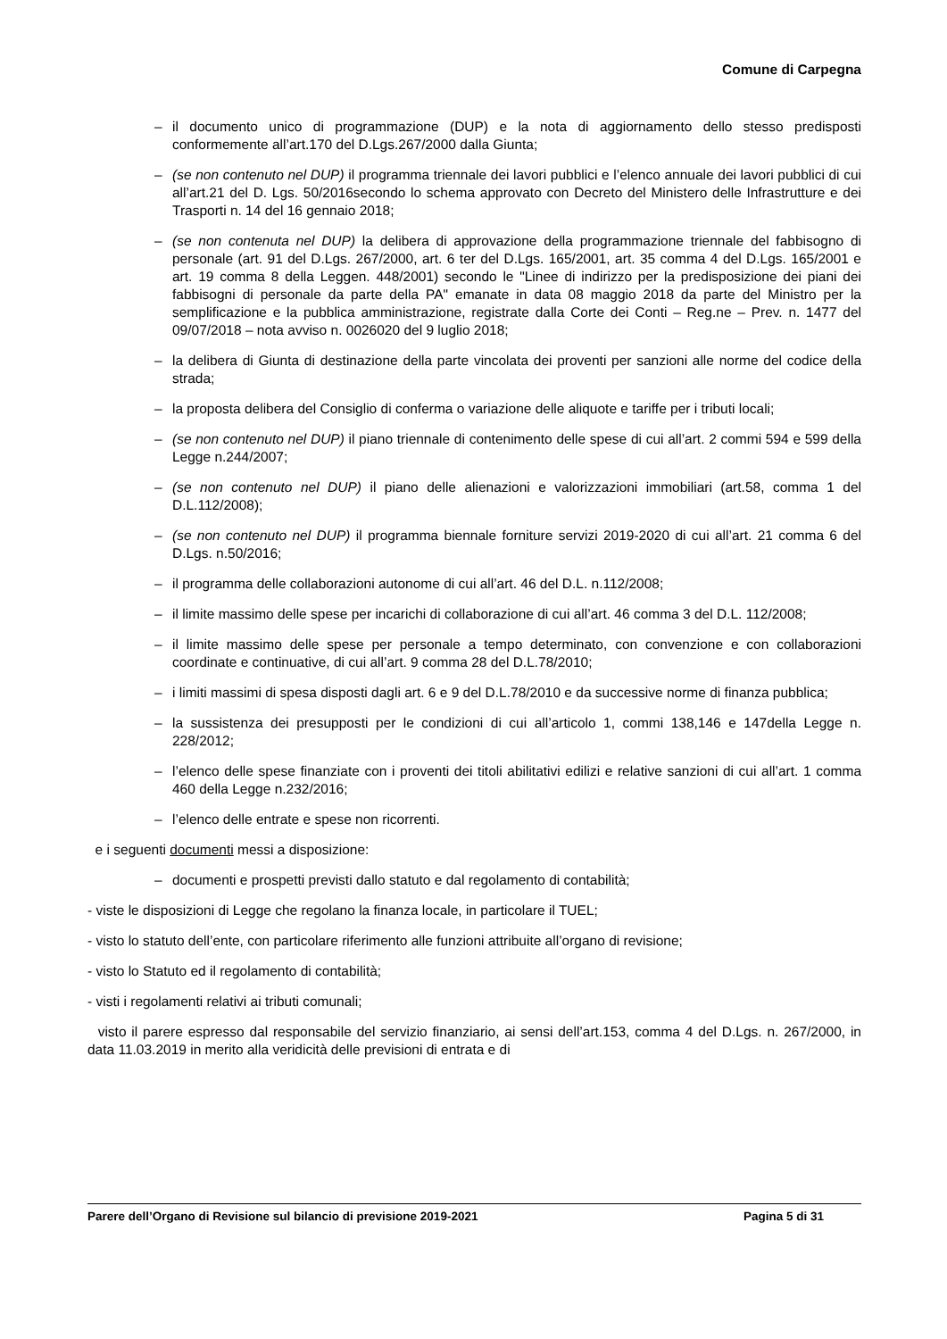Comune di Carpegna
– il documento unico di programmazione (DUP) e la nota di aggiornamento dello stesso predisposti conformemente all’art.170 del D.Lgs.267/2000 dalla Giunta;
– (se non contenuto nel DUP) il programma triennale dei lavori pubblici e l’elenco annuale dei lavori pubblici di cui all’art.21 del D. Lgs. 50/2016secondo lo schema approvato con Decreto del Ministero delle Infrastrutture e dei Trasporti n. 14 del 16 gennaio 2018;
– (se non contenuta nel DUP) la delibera di approvazione della programmazione triennale del fabbisogno di personale (art. 91 del D.Lgs. 267/2000, art. 6 ter del D.Lgs. 165/2001, art. 35 comma 4 del D.Lgs. 165/2001 e art. 19 comma 8 della Leggen. 448/2001) secondo le "Linee di indirizzo per la predisposizione dei piani dei fabbisogni di personale da parte della PA" emanate in data 08 maggio 2018 da parte del Ministro per la semplificazione e la pubblica amministrazione, registrate dalla Corte dei Conti – Reg.ne – Prev. n. 1477 del 09/07/2018 – nota avviso n. 0026020 del 9 luglio 2018;
– la delibera di Giunta di destinazione della parte vincolata dei proventi per sanzioni alle norme del codice della strada;
– la proposta delibera del Consiglio di conferma o variazione delle aliquote e tariffe per i tributi locali;
– (se non contenuto nel DUP) il piano triennale di contenimento delle spese di cui all’art. 2 commi 594 e 599 della Legge n.244/2007;
– (se non contenuto nel DUP) il piano delle alienazioni e valorizzazioni immobiliari (art.58, comma 1 del D.L.112/2008);
– (se non contenuto nel DUP) il programma biennale forniture servizi 2019-2020 di cui all’art. 21 comma 6 del D.Lgs. n.50/2016;
– il programma delle collaborazioni autonome di cui all’art. 46 del D.L. n.112/2008;
– il limite massimo delle spese per incarichi di collaborazione di cui all’art. 46 comma 3 del D.L. 112/2008;
– il limite massimo delle spese per personale a tempo determinato, con convenzione e con collaborazioni coordinate e continuative, di cui all’art. 9 comma 28 del D.L.78/2010;
– i limiti massimi di spesa disposti dagli art. 6 e 9 del D.L.78/2010 e da successive norme di finanza pubblica;
– la sussistenza dei presupposti per le condizioni di cui all’articolo 1, commi 138,146 e 147della Legge n. 228/2012;
– l’elenco delle spese finanziate con i proventi dei titoli abilitativi edilizi e relative sanzioni di cui all’art. 1 comma 460 della Legge n.232/2016;
– l’elenco delle entrate e spese non ricorrenti.
e i seguenti documenti messi a disposizione:
– documenti e prospetti previsti dallo statuto e dal regolamento di contabilità;
- viste le disposizioni di Legge che regolano la finanza locale, in particolare il TUEL;
- visto lo statuto dell’ente, con particolare riferimento alle funzioni attribuite all’organo di revisione;
- visto lo Statuto ed il regolamento di contabilità;
- visti i regolamenti relativi ai tributi comunali;
visto il parere espresso dal responsabile del servizio finanziario, ai sensi dell’art.153, comma 4 del D.Lgs. n. 267/2000, in data 11.03.2019 in merito alla veridicità delle previsioni di entrata e di
Parere dell’Organo di Revisione sul bilancio di previsione 2019-2021 Pagina 5 di 31